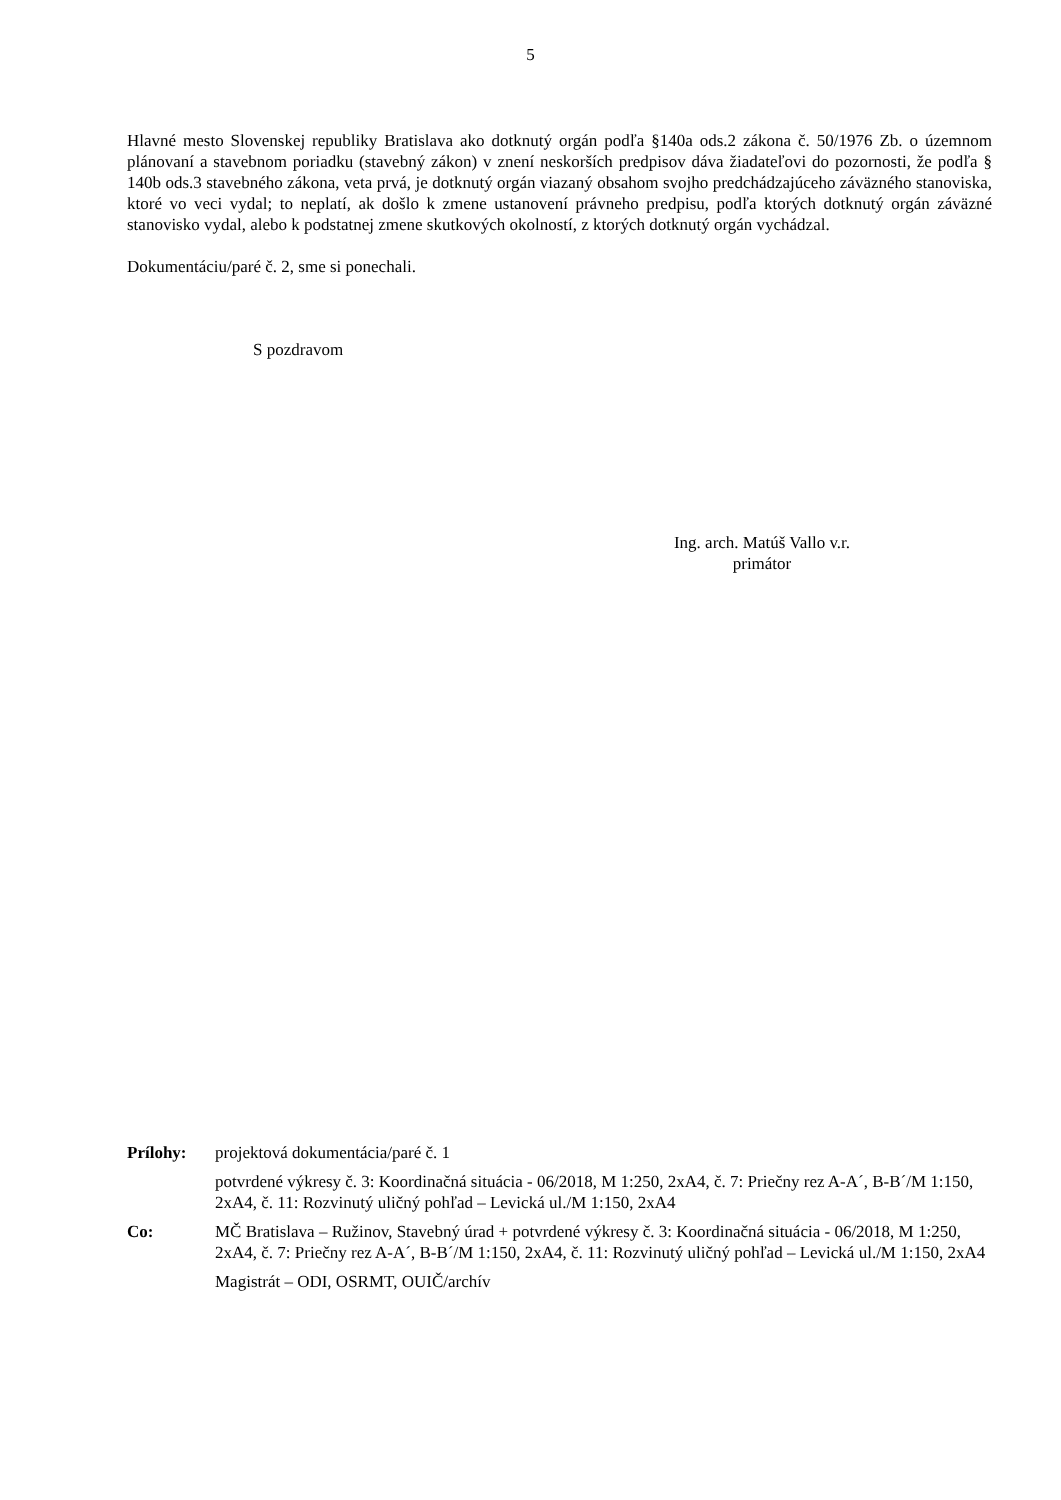5
Hlavné mesto Slovenskej republiky Bratislava ako dotknutý orgán podľa §140a ods.2 zákona č. 50/1976 Zb. o územnom plánovaní a stavebnom poriadku (stavebný zákon) v znení neskorších predpisov dáva žiadateľovi do pozornosti, že podľa § 140b ods.3 stavebného zákona, veta prvá, je dotknutý orgán viazaný obsahom svojho predchádzajúceho záväzného stanoviska, ktoré vo veci vydal; to neplatí, ak došlo k zmene ustanovení právneho predpisu, podľa ktorých dotknutý orgán záväzné stanovisko vydal, alebo k podstatnej zmene skutkových okolností, z ktorých dotknutý orgán vychádzal.
Dokumentáciu/paré č. 2, sme si ponechali.
S pozdravom
Ing. arch. Matúš Vallo v.r.
primátor
| Prílohy: | projektová dokumentácia/paré č. 1 |
| | potvrdené výkresy č. 3: Koordinačná situácia - 06/2018, M 1:250, 2xA4, č. 7: Priečny rez A-A´, B-B´/M 1:150, 2xA4, č. 11: Rozvinutý uličný pohľad – Levická ul./M 1:150, 2xA4 |
| Co: | MČ Bratislava – Ružinov, Stavebný úrad + potvrdené výkresy č. 3: Koordinačná situácia - 06/2018, M 1:250, 2xA4, č. 7: Priečny rez A-A´, B-B´/M 1:150, 2xA4, č. 11: Rozvinutý uličný pohľad – Levická ul./M 1:150, 2xA4 |
| | Magistrát – ODI, OSRMT, OUIČ/archív |